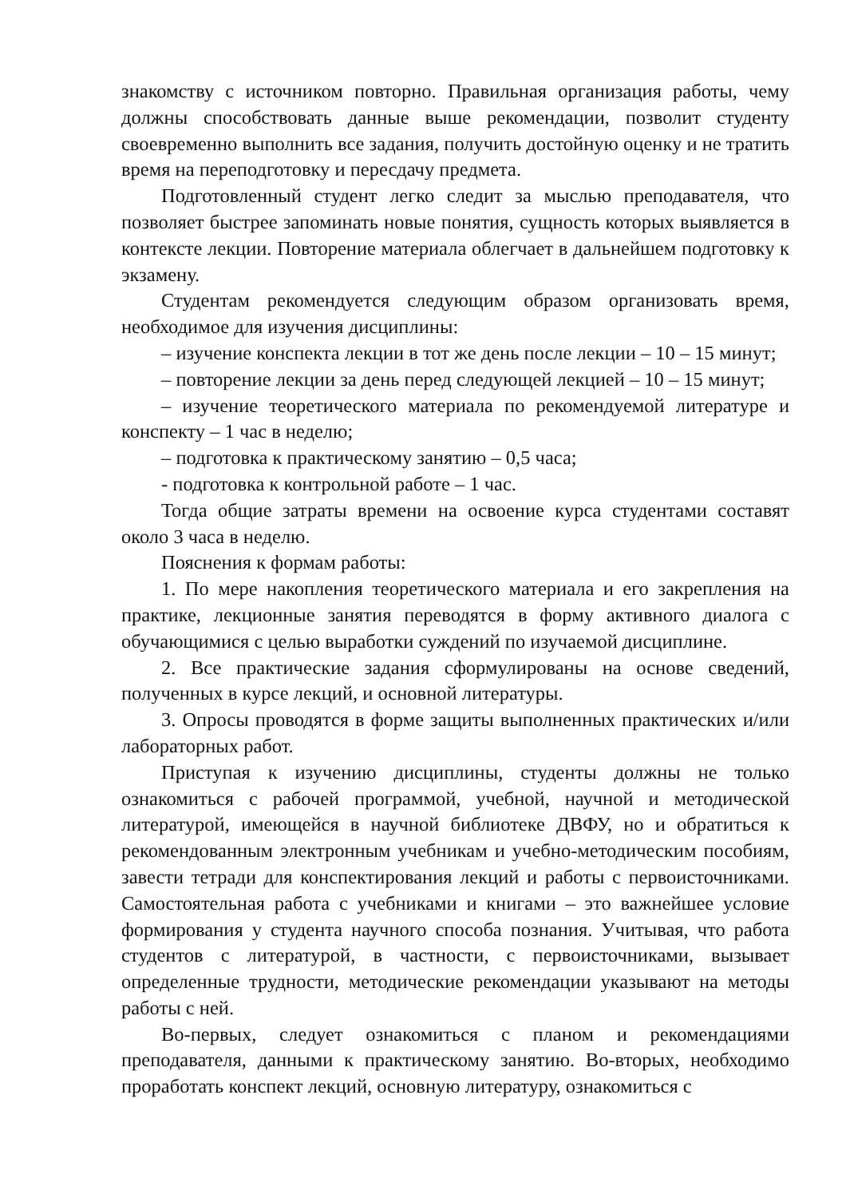знакомству с источником повторно. Правильная организация работы, чему должны способствовать данные выше рекомендации, позволит студенту своевременно выполнить все задания, получить достойную оценку и не тратить время на переподготовку и пересдачу предмета.
Подготовленный студент легко следит за мыслью преподавателя, что позволяет быстрее запоминать новые понятия, сущность которых выявляется в контексте лекции. Повторение материала облегчает в дальнейшем подготовку к экзамену.
Студентам рекомендуется следующим образом организовать время, необходимое для изучения дисциплины:
– изучение конспекта лекции в тот же день после лекции – 10 – 15 минут;
– повторение лекции за день перед следующей лекцией – 10 – 15 минут;
– изучение теоретического материала по рекомендуемой литературе и конспекту – 1 час в неделю;
– подготовка к практическому занятию – 0,5 часа;
- подготовка к контрольной работе – 1 час.
Тогда общие затраты времени на освоение курса студентами составят около 3 часа в неделю.
Пояснения к формам работы:
1. По мере накопления теоретического материала и его закрепления на практике, лекционные занятия переводятся в форму активного диалога с обучающимися с целью выработки суждений по изучаемой дисциплине.
2. Все практические задания сформулированы на основе сведений, полученных в курсе лекций, и основной литературы.
3. Опросы проводятся в форме защиты выполненных практических и/или лабораторных работ.
Приступая к изучению дисциплины, студенты должны не только ознакомиться с рабочей программой, учебной, научной и методической литературой, имеющейся в научной библиотеке ДВФУ, но и обратиться к рекомендованным электронным учебникам и учебно-методическим пособиям, завести тетради для конспектирования лекций и работы с первоисточниками. Самостоятельная работа с учебниками и книгами – это важнейшее условие формирования у студента научного способа познания. Учитывая, что работа студентов с литературой, в частности, с первоисточниками, вызывает определенные трудности, методические рекомендации указывают на методы работы с ней.
Во-первых, следует ознакомиться с планом и рекомендациями преподавателя, данными к практическому занятию. Во-вторых, необходимо проработать конспект лекций, основную литературу, ознакомиться с